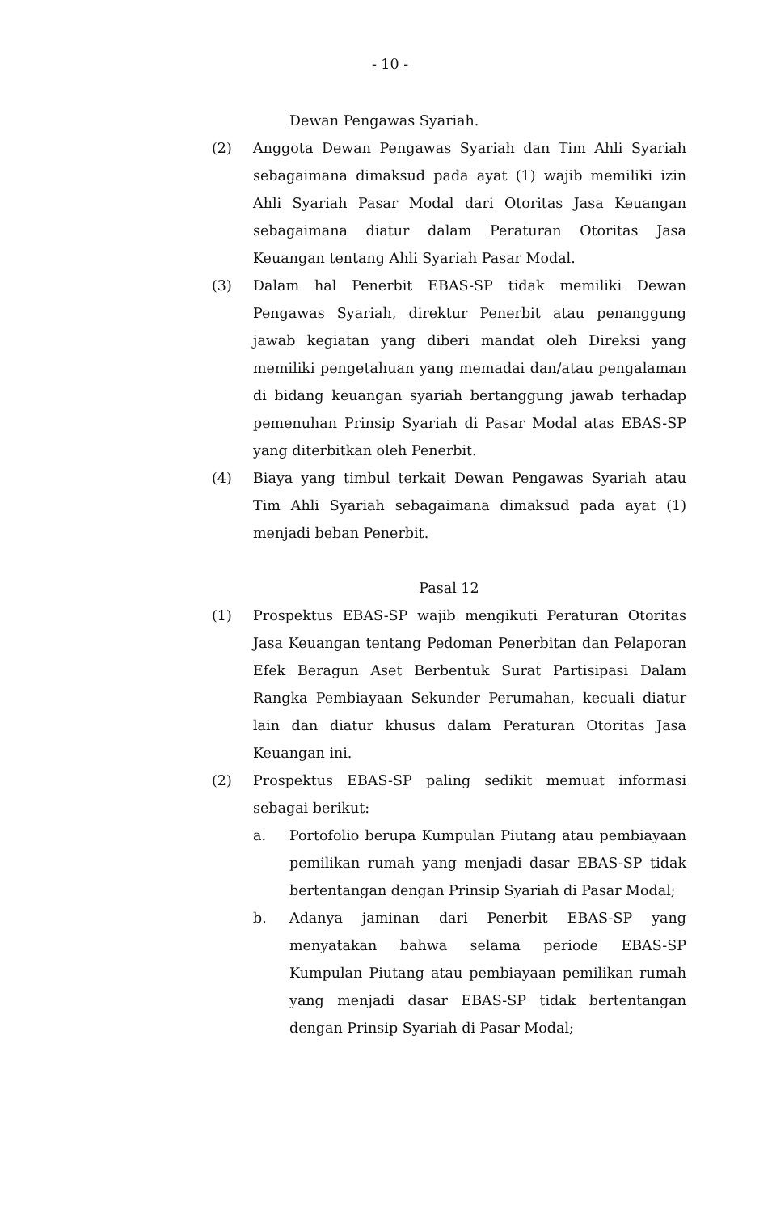- 10 -
Dewan Pengawas Syariah.
(2) Anggota Dewan Pengawas Syariah dan Tim Ahli Syariah sebagaimana dimaksud pada ayat (1) wajib memiliki izin Ahli Syariah Pasar Modal dari Otoritas Jasa Keuangan sebagaimana diatur dalam Peraturan Otoritas Jasa Keuangan tentang Ahli Syariah Pasar Modal.
(3) Dalam hal Penerbit EBAS-SP tidak memiliki Dewan Pengawas Syariah, direktur Penerbit atau penanggung jawab kegiatan yang diberi mandat oleh Direksi yang memiliki pengetahuan yang memadai dan/atau pengalaman di bidang keuangan syariah bertanggung jawab terhadap pemenuhan Prinsip Syariah di Pasar Modal atas EBAS-SP yang diterbitkan oleh Penerbit.
(4) Biaya yang timbul terkait Dewan Pengawas Syariah atau Tim Ahli Syariah sebagaimana dimaksud pada ayat (1) menjadi beban Penerbit.
Pasal 12
(1) Prospektus EBAS-SP wajib mengikuti Peraturan Otoritas Jasa Keuangan tentang Pedoman Penerbitan dan Pelaporan Efek Beragun Aset Berbentuk Surat Partisipasi Dalam Rangka Pembiayaan Sekunder Perumahan, kecuali diatur lain dan diatur khusus dalam Peraturan Otoritas Jasa Keuangan ini.
(2) Prospektus EBAS-SP paling sedikit memuat informasi sebagai berikut:
a. Portofolio berupa Kumpulan Piutang atau pembiayaan pemilikan rumah yang menjadi dasar EBAS-SP tidak bertentangan dengan Prinsip Syariah di Pasar Modal;
b. Adanya jaminan dari Penerbit EBAS-SP yang menyatakan bahwa selama periode EBAS-SP Kumpulan Piutang atau pembiayaan pemilikan rumah yang menjadi dasar EBAS-SP tidak bertentangan dengan Prinsip Syariah di Pasar Modal;